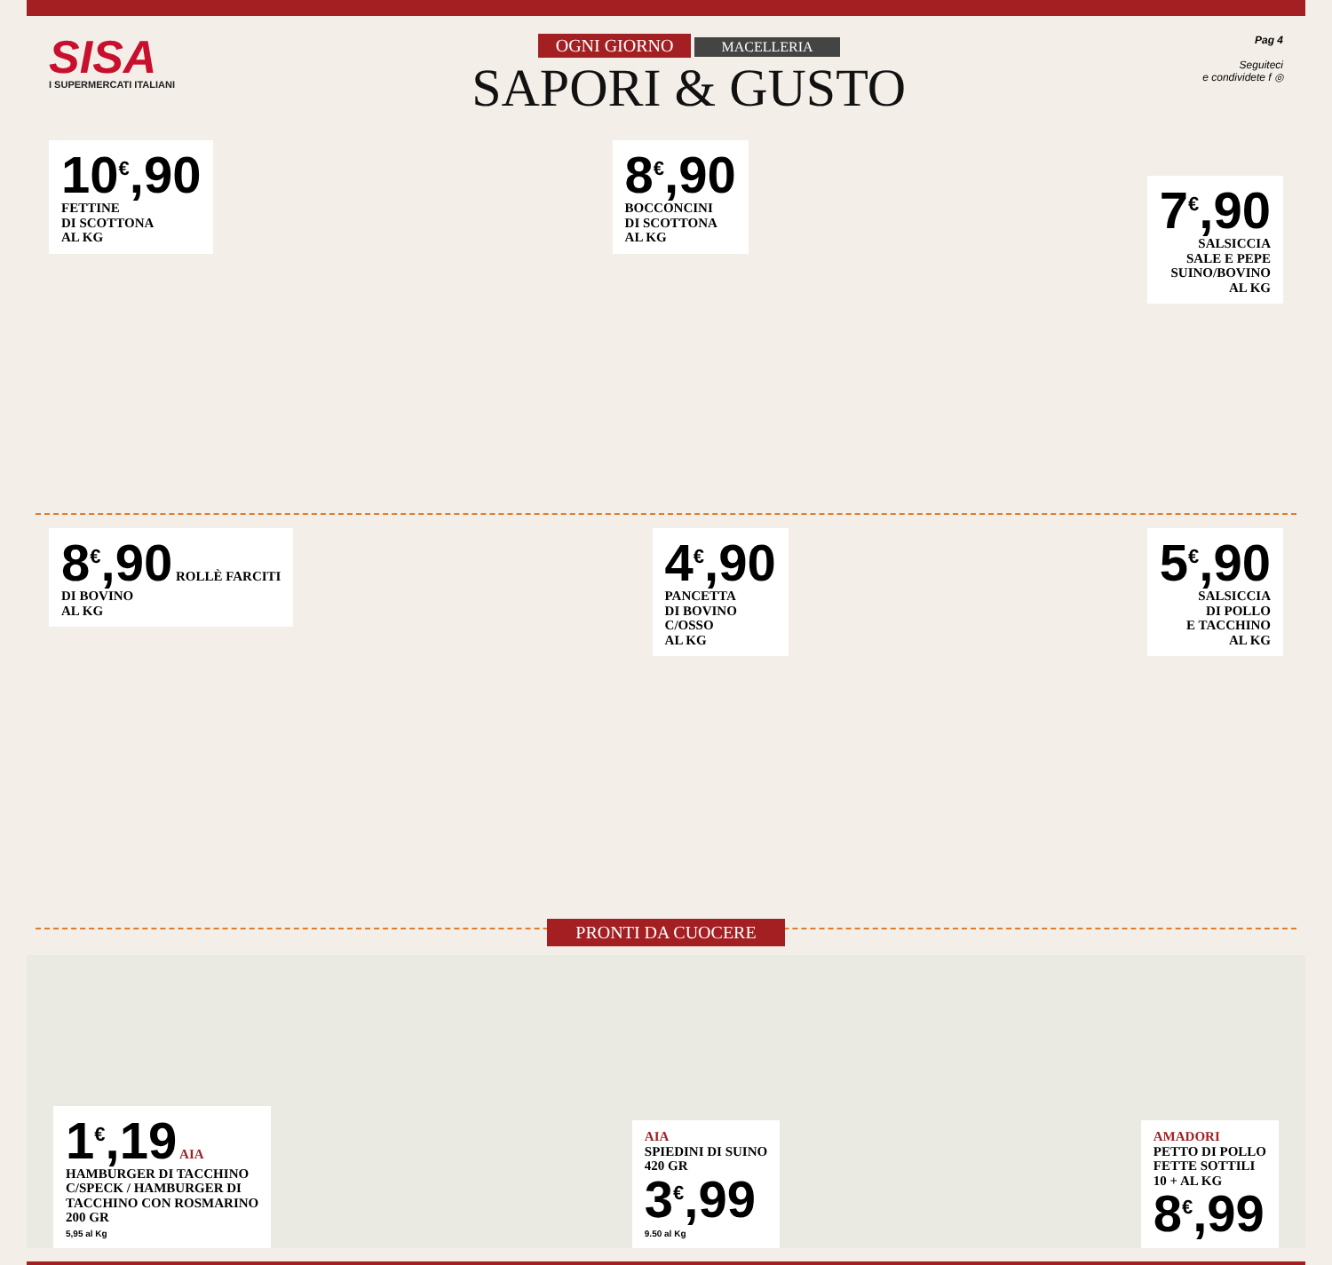SISA
I SUPERMERCATI ITALIANI
OGNI GIORNO MACELLERIA
SAPORI & GUSTO
Pag 4
Seguiteci
e condividete f ◎
10<sup>€</sup>,90
FETTINE
DI SCOTTONA
AL KG
8<sup>€</sup>,90
BOCCONCINI
DI SCOTTONA
AL KG
7<sup>€</sup>,90
SALSICCIA
SALE E PEPE
SUINO/BOVINO
AL KG
8<sup>€</sup>,90 ROLLÈ FARCITI
DI BOVINO
AL KG
4<sup>€</sup>,90
PANCETTA
DI BOVINO
C/OSSO
AL KG
5<sup>€</sup>,90
SALSICCIA
DI POLLO
E TACCHINO
AL KG
PRONTI DA CUOCERE
1<sup>€</sup>,19 AIA
HAMBURGER DI TACCHINO
C/SPECK / HAMBURGER DI
TACCHINO CON ROSMARINO
200 GR
5,95 al Kg
AIA
SPIEDINI DI SUINO
420 GR
3<sup>€</sup>,99
9.50 al Kg
AMADORI
PETTO DI POLLO
FETTE SOTTILI
10 + AL KG
8<sup>€</sup>,99